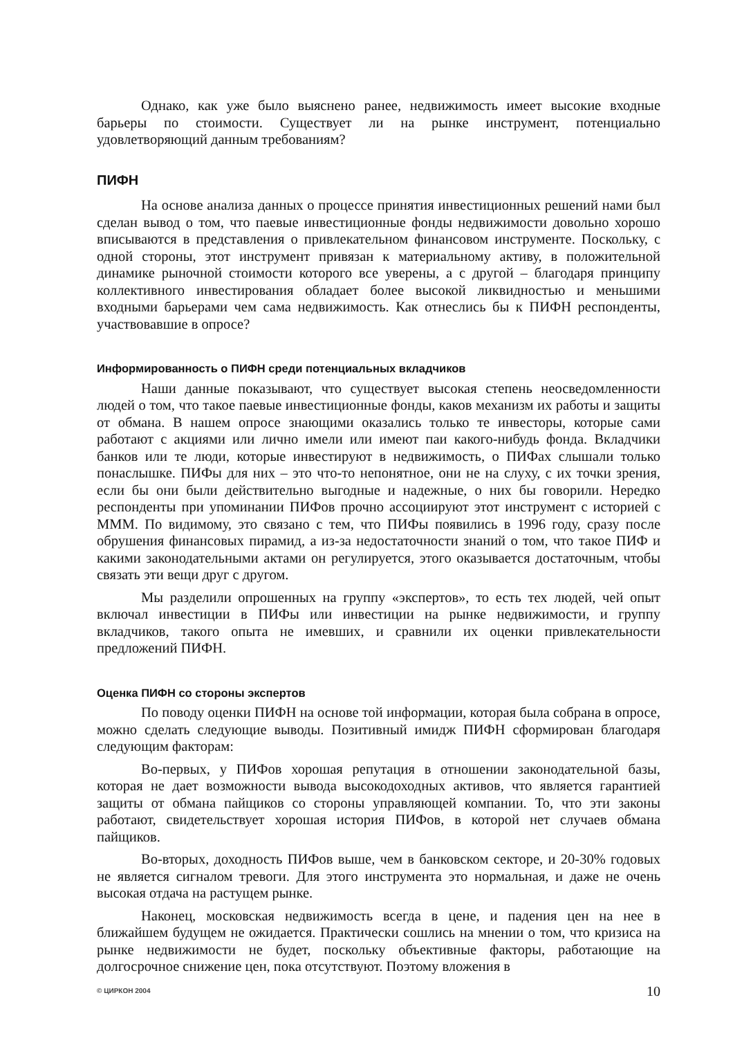Однако, как уже было выяснено ранее, недвижимость имеет высокие входные барьеры по стоимости. Существует ли на рынке инструмент, потенциально удовлетворяющий данным требованиям?
ПИФН
На основе анализа данных о процессе принятия инвестиционных решений нами был сделан вывод о том, что паевые инвестиционные фонды недвижимости довольно хорошо вписываются в представления о привлекательном финансовом инструменте. Поскольку, с одной стороны, этот инструмент привязан к материальному активу, в положительной динамике рыночной стоимости которого все уверены, а с другой – благодаря принципу коллективного инвестирования обладает более высокой ликвидностью и меньшими входными барьерами чем сама недвижимость. Как отнеслись бы к ПИФН респонденты, участвовавшие в опросе?
Информированность о ПИФН среди потенциальных вкладчиков
Наши данные показывают, что существует высокая степень неосведомленности людей о том, что такое паевые инвестиционные фонды, каков механизм их работы и защиты от обмана. В нашем опросе знающими оказались только те инвесторы, которые сами работают с акциями или лично имели или имеют паи какого-нибудь фонда. Вкладчики банков или те люди, которые инвестируют в недвижимость, о ПИФах слышали только понаслышке. ПИФы для них – это что-то непонятное, они не на слуху, с их точки зрения, если бы они были действительно выгодные и надежные, о них бы говорили. Нередко респонденты при упоминании ПИФов прочно ассоциируют этот инструмент с историей с МММ. По видимому, это связано с тем, что ПИФы появились в 1996 году, сразу после обрушения финансовых пирамид, а из-за недостаточности знаний о том, что такое ПИФ и какими законодательными актами он регулируется, этого оказывается достаточным, чтобы связать эти вещи друг с другом.
Мы разделили опрошенных на группу «экспертов», то есть тех людей, чей опыт включал инвестиции в ПИФы или инвестиции на рынке недвижимости, и группу вкладчиков, такого опыта не имевших, и сравнили их оценки привлекательности предложений ПИФН.
Оценка ПИФН со стороны экспертов
По поводу оценки ПИФН на основе той информации, которая была собрана в опросе, можно сделать следующие выводы. Позитивный имидж ПИФН сформирован благодаря следующим факторам:
Во-первых, у ПИФов хорошая репутация в отношении законодательной базы, которая не дает возможности вывода высокодоходных активов, что является гарантией защиты от обмана пайщиков со стороны управляющей компании. То, что эти законы работают, свидетельствует хорошая история ПИФов, в которой нет случаев обмана пайщиков.
Во-вторых, доходность ПИФов выше, чем в банковском секторе, и 20-30% годовых не является сигналом тревоги. Для этого инструмента это нормальная, и даже не очень высокая отдача на растущем рынке.
Наконец, московская недвижимость всегда в цене, и падения цен на нее в ближайшем будущем не ожидается. Практически сошлись на мнении о том, что кризиса на рынке недвижимости не будет, поскольку объективные факторы, работающие на долгосрочное снижение цен, пока отсутствуют. Поэтому вложения в
© ЦИРКОН 2004 10